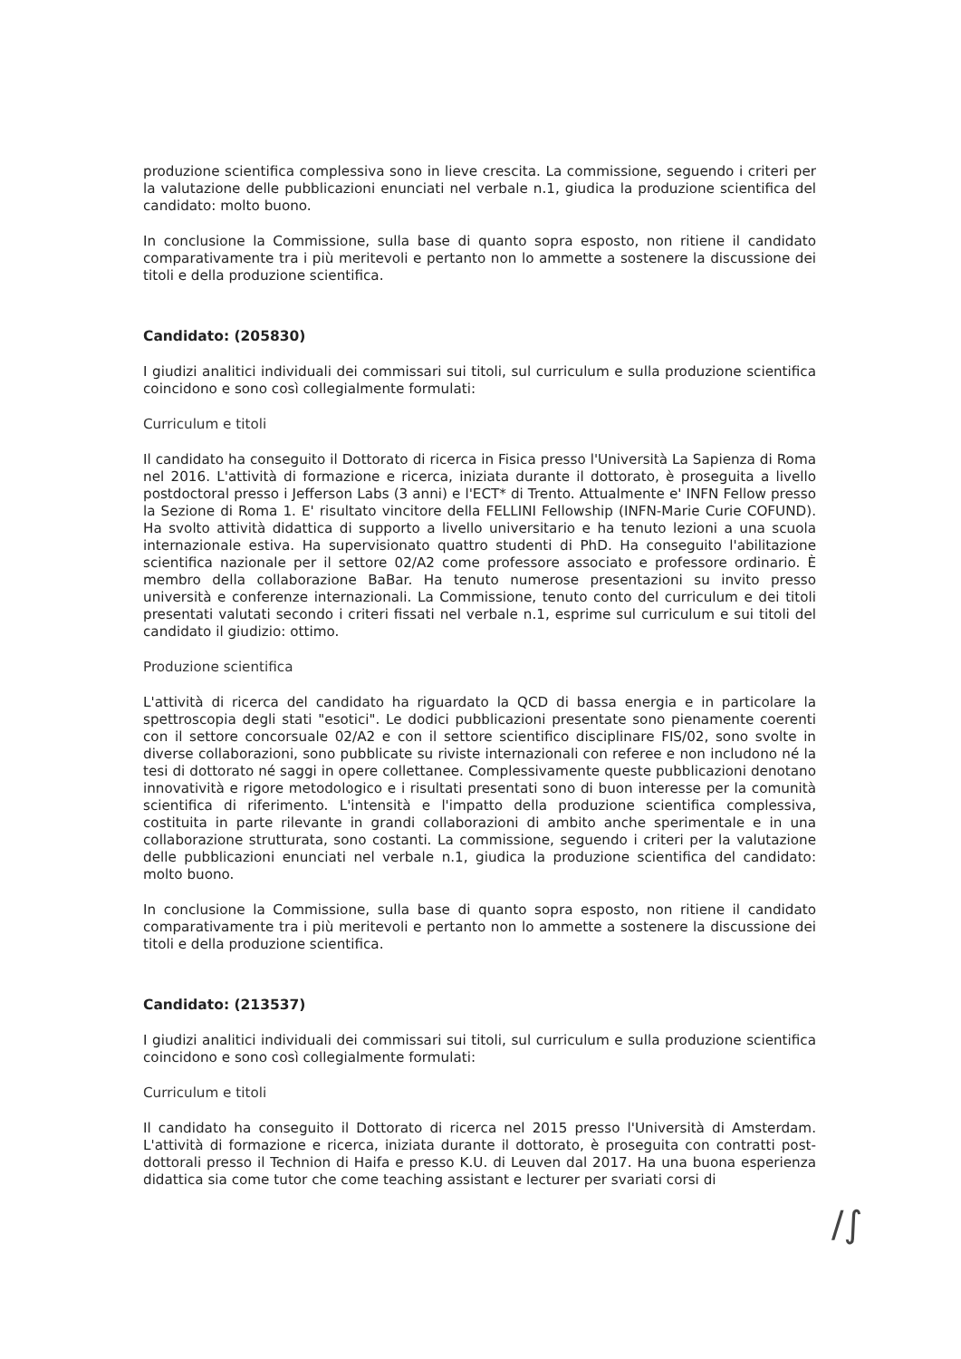produzione scientifica complessiva sono in lieve crescita. La commissione, seguendo i criteri per la valutazione delle pubblicazioni enunciati nel verbale n.1, giudica la produzione scientifica del candidato: molto buono.
In conclusione la Commissione, sulla base di quanto sopra esposto, non ritiene il candidato comparativamente tra i più meritevoli e pertanto non lo ammette a sostenere la discussione dei titoli e della produzione scientifica.
Candidato: (205830)
I giudizi analitici individuali dei commissari sui titoli, sul curriculum e sulla produzione scientifica coincidono e sono così collegialmente formulati:
Curriculum e titoli
Il candidato ha conseguito il Dottorato di ricerca in Fisica presso l'Università La Sapienza di Roma nel 2016. L'attività di formazione e ricerca, iniziata durante il dottorato, è proseguita a livello postdoctoral presso i Jefferson Labs (3 anni) e l'ECT* di Trento. Attualmente e' INFN Fellow presso la Sezione di Roma 1. E' risultato vincitore della FELLINI Fellowship (INFN-Marie Curie COFUND). Ha svolto attività didattica di supporto a livello universitario e ha tenuto lezioni a una scuola internazionale estiva. Ha supervisionato quattro studenti di PhD. Ha conseguito l'abilitazione scientifica nazionale per il settore 02/A2 come professore associato e professore ordinario. È membro della collaborazione BaBar. Ha tenuto numerose presentazioni su invito presso università e conferenze internazionali. La Commissione, tenuto conto del curriculum e dei titoli presentati valutati secondo i criteri fissati nel verbale n.1, esprime sul curriculum e sui titoli del candidato il giudizio: ottimo.
Produzione scientifica
L'attività di ricerca del candidato ha riguardato la QCD di bassa energia e in particolare la spettroscopia degli stati "esotici". Le dodici pubblicazioni presentate sono pienamente coerenti con il settore concorsuale 02/A2 e con il settore scientifico disciplinare FIS/02, sono svolte in diverse collaborazioni, sono pubblicate su riviste internazionali con referee e non includono né la tesi di dottorato né saggi in opere collettanee. Complessivamente queste pubblicazioni denotano innovatività e rigore metodologico e i risultati presentati sono di buon interesse per la comunità scientifica di riferimento. L'intensità e l'impatto della produzione scientifica complessiva, costituita in parte rilevante in grandi collaborazioni di ambito anche sperimentale e in una collaborazione strutturata, sono costanti. La commissione, seguendo i criteri per la valutazione delle pubblicazioni enunciati nel verbale n.1, giudica la produzione scientifica del candidato: molto buono.
In conclusione la Commissione, sulla base di quanto sopra esposto, non ritiene il candidato comparativamente tra i più meritevoli e pertanto non lo ammette a sostenere la discussione dei titoli e della produzione scientifica.
Candidato: (213537)
I giudizi analitici individuali dei commissari sui titoli, sul curriculum e sulla produzione scientifica coincidono e sono così collegialmente formulati:
Curriculum e titoli
Il candidato ha conseguito il Dottorato di ricerca nel 2015 presso l'Università di Amsterdam. L'attività di formazione e ricerca, iniziata durante il dottorato, è proseguita con contratti post-dottorali presso il Technion di Haifa e presso K.U. di Leuven dal 2017. Ha una buona esperienza didattica sia come tutor che come teaching assistant e lecturer per svariati corsi di
∕∫